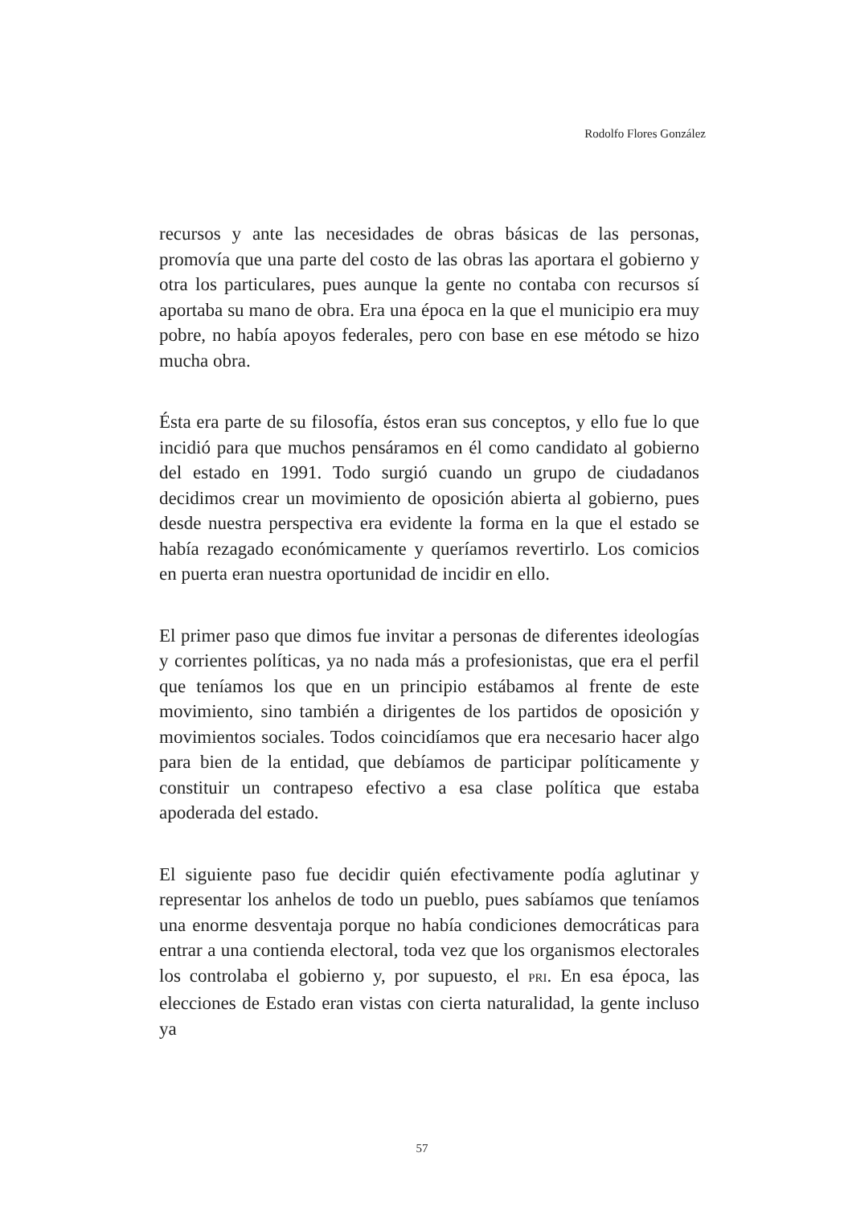Rodolfo Flores González
recursos y ante las necesidades de obras básicas de las personas, promovía que una parte del costo de las obras las aportara el gobierno y otra los particulares, pues aunque la gente no contaba con recursos sí aportaba su mano de obra. Era una época en la que el municipio era muy pobre, no había apoyos federales, pero con base en ese método se hizo mucha obra.
Ésta era parte de su filosofía, éstos eran sus conceptos, y ello fue lo que incidió para que muchos pensáramos en él como candidato al gobierno del estado en 1991. Todo surgió cuando un grupo de ciudadanos decidimos crear un movimiento de oposición abierta al gobierno, pues desde nuestra perspectiva era evidente la forma en la que el estado se había rezagado económicamente y queríamos revertirlo. Los comicios en puerta eran nuestra oportunidad de incidir en ello.
El primer paso que dimos fue invitar a personas de diferentes ideologías y corrientes políticas, ya no nada más a profesionistas, que era el perfil que teníamos los que en un principio estábamos al frente de este movimiento, sino también a dirigentes de los partidos de oposición y movimientos sociales. Todos coincidíamos que era necesario hacer algo para bien de la entidad, que debíamos de participar políticamente y constituir un contrapeso efectivo a esa clase política que estaba apoderada del estado.
El siguiente paso fue decidir quién efectivamente podía aglutinar y representar los anhelos de todo un pueblo, pues sabíamos que teníamos una enorme desventaja porque no había condiciones democráticas para entrar a una contienda electoral, toda vez que los organismos electorales los controlaba el gobierno y, por supuesto, el PRI. En esa época, las elecciones de Estado eran vistas con cierta naturalidad, la gente incluso ya
57